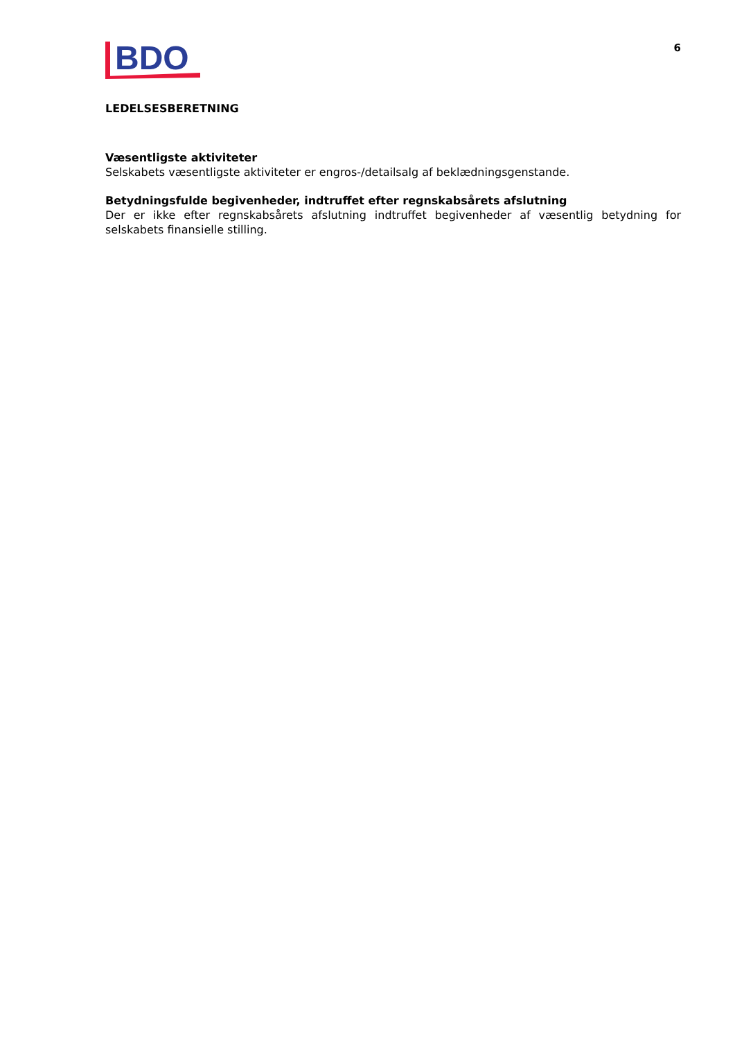BDO
6
LEDELSESBERETNING
Væsentligste aktiviteter
Selskabets væsentligste aktiviteter er engros-/detailsalg af beklædningsgenstande.
Betydningsfulde begivenheder, indtruffet efter regnskabsårets afslutning
Der er ikke efter regnskabsårets afslutning indtruffet begivenheder af væsentlig betydning for selskabets finansielle stilling.